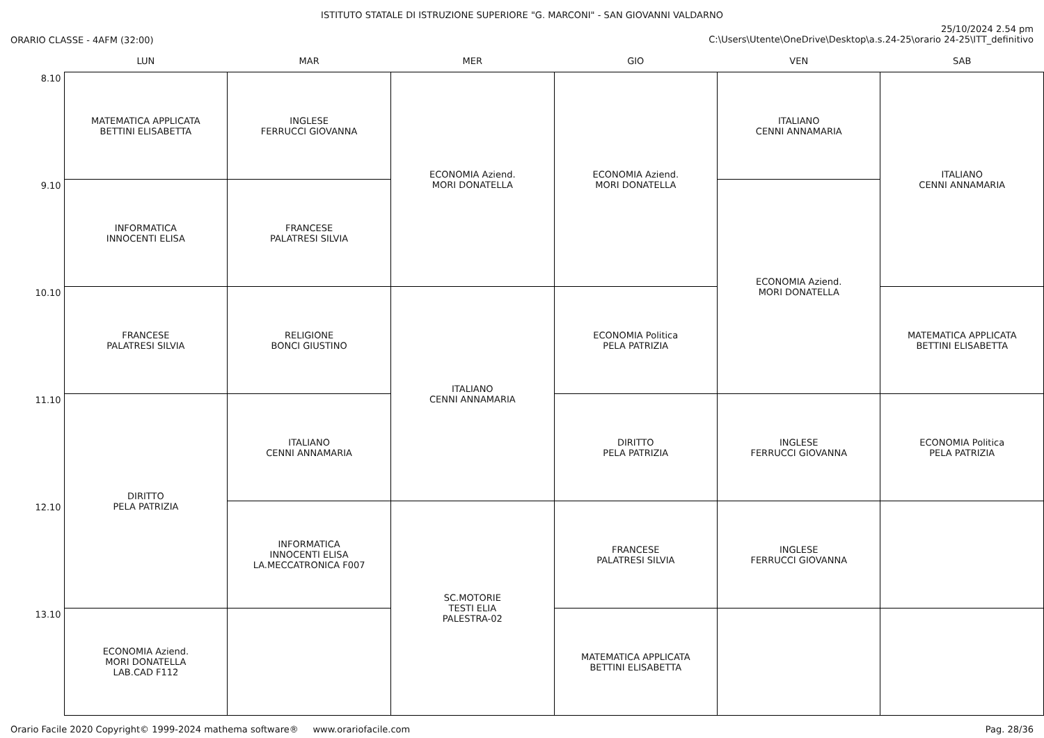ISTITUTO STATALE DI ISTRUZIONE SUPERIORE "G. MARCONI" - SAN GIOVANNI VALDARNO
ORARIO CLASSE - 4AFM (32:00)
25/10/2024 2.54 pm
C:\Users\Utente\OneDrive\Desktop\a.s.24-25\orario 24-25\ITT_definitivo
| | LUN | MAR | MER | GIO | VEN | SAB |
| --- | --- | --- | --- | --- | --- | --- |
| 8.10 | MATEMATICA APPLICATA BETTINI ELISABETTA | INGLESE FERRUCCI GIOVANNA | ECONOMIA Aziend. MORI DONATELLA | ECONOMIA Aziend. MORI DONATELLA | ITALIANO CENNI ANNAMARIA | ITALIANO CENNI ANNAMARIA |
| 9.10 | INFORMATICA INNOCENTI ELISA | FRANCESE PALATRESI SILVIA | | | ECONOMIA Aziend. MORI DONATELLA | |
| 10.10 | FRANCESE PALATRESI SILVIA | RELIGIONE BONCI GIUSTINO | ITALIANO CENNI ANNAMARIA | ECONOMIA Politica PELA PATRIZIA | | MATEMATICA APPLICATA BETTINI ELISABETTA |
| 11.10 | DIRITTO PELA PATRIZIA | ITALIANO CENNI ANNAMARIA | | DIRITTO PELA PATRIZIA | INGLESE FERRUCCI GIOVANNA | ECONOMIA Politica PELA PATRIZIA |
| 12.10 | | INFORMATICA INNOCENTI ELISA LA.MECCATRONICA F007 | SC.MOTORIE TESTI ELIA PALESTRA-02 | FRANCESE PALATRESI SILVIA | INGLESE FERRUCCI GIOVANNA | |
| 13.10 | ECONOMIA Aziend. MORI DONATELLA LAB.CAD F112 | | | MATEMATICA APPLICATA BETTINI ELISABETTA | | |
Orario Facile 2020 Copyright© 1999-2024 mathema software® www.orariofacile.com
Pag. 28/36